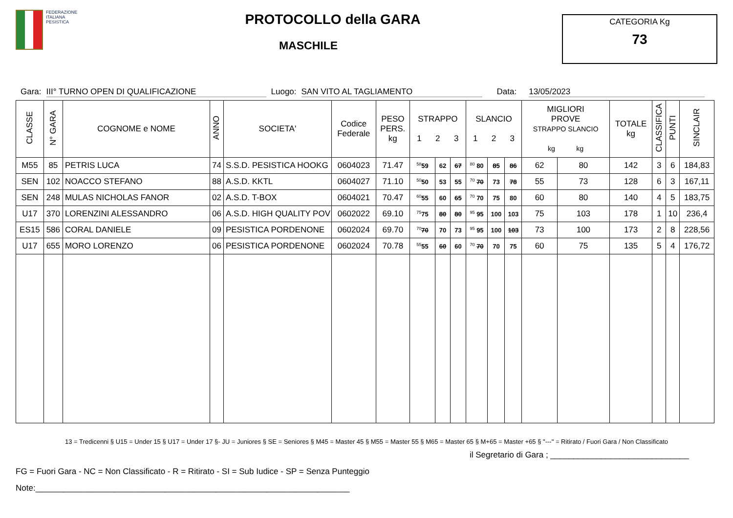FEDERAZIONE
ITALIANA
PESISTICA
PROTOCOLLO della GARA
MASCHILE
CATEGORIA Kg
73
Gara: III° TURNO OPEN DI QUALIFICAZIONE Luogo: SAN VITO AL TAGLIAMENTO Data: 13/05/2023
| CLASSE | N° GARA | COGNOME e NOME | ANNO | SOCIETA' | Codice Federale | PESO PERS. kg | STRAPPO 1 2 3 | | | SLANCIO 1 2 3 | | | MIGLIORI PROVE STRAPPO SLANCIO kg kg | | TOTALE kg | CLASSIFICA | PUNTI | SINCLAIR |
| --- | --- | --- | --- | --- | --- | --- | --- | --- | --- | --- | --- | --- | --- | --- | --- | --- | --- | --- |
| M55 | 85 | PETRIS LUCA | 74 | S.S.D. PESISTICA HOOKG | 0604023 | 71.47 | <sup>58</sup> 59 | 62 | 67 | <sup>80</sup> 80 | 85 | 86 | 62 | 80 | 142 | 3 | 6 | 184,83 |
| SEN | 102 | NOACCO STEFANO | 88 | A.S.D. KKTL | 0604027 | 71.10 | <sup>50</sup> 50 | 53 | 55 | <sup>70</sup> 70 | 73 | 78 | 55 | 73 | 128 | 6 | 3 | 167,11 |
| SEN | 248 | MULAS NICHOLAS FANOR | 02 | A.S.D. T-BOX | 0604021 | 70.47 | <sup>60</sup> 55 | 60 | 65 | <sup>70</sup> 70 | 75 | 80 | 60 | 80 | 140 | 4 | 5 | 183,75 |
| U17 | 370 | LORENZINI ALESSANDRO | 06 | A.S.D. HIGH QUALITY POV | 0602022 | 69.10 | <sup>75</sup> 75 | 80 | 80 | <sup>95</sup> 95 | 100 | 103 | 75 | 103 | 178 | 1 | 10 | 236,4 |
| ES15 | 586 | CORAL DANIELE | 09 | PESISTICA PORDENONE | 0602024 | 69.70 | <sup>70</sup> 70 | 70 | 73 | <sup>95</sup> 95 | 100 | 103 | 73 | 100 | 173 | 2 | 8 | 228,56 |
| U17 | 655 | MORO LORENZO | 06 | PESISTICA PORDENONE | 0602024 | 70.78 | <sup>55</sup> 55 | 60 | 60 | <sup>70</sup> 70 | 70 | 75 | 60 | 75 | 135 | 5 | 4 | 176,72 |
13 = Tredicenni § U15 = Under 15 § U17 = Under 17 §- JU = Juniores § SE = Seniores § M45 = Master 45 § M55 = Master 55 § M65 = Master 65 § M+65 = Master +65 § "---" = Ritirato / Fuori Gara / Non Classificato
il Segretario di Gara ; ______________________________
FG = Fuori Gara - NC = Non Classificato - R = Ritirato - SI = Sub Iudice - SP = Senza Punteggio
Note:____________________________________________________________________